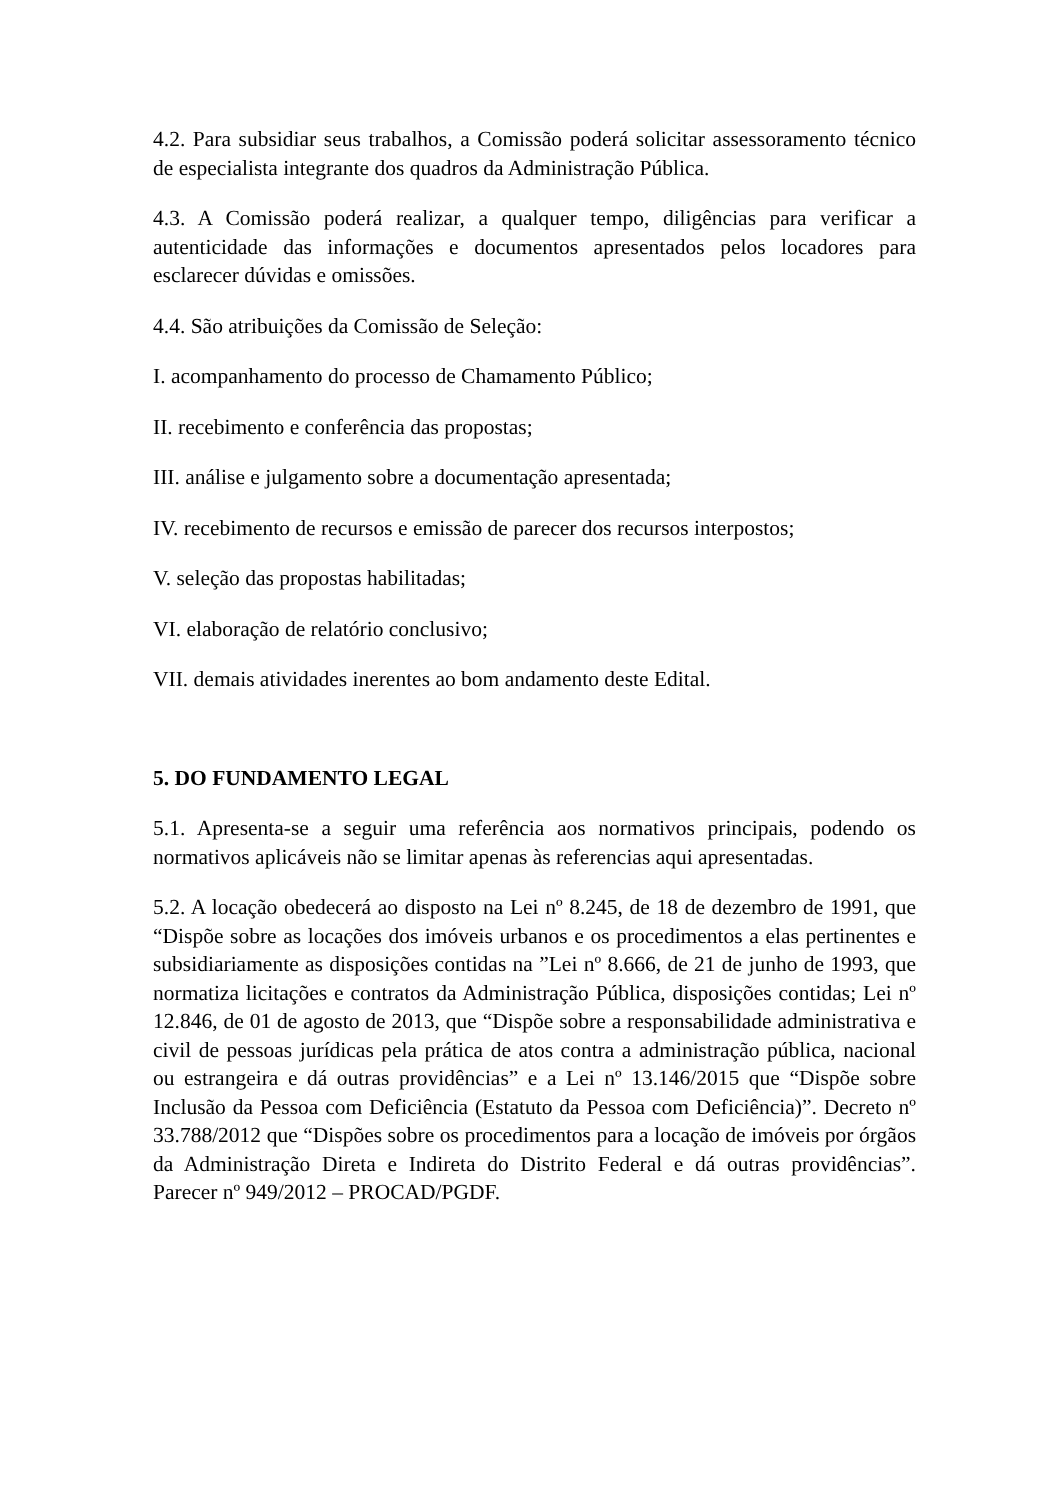4.2. Para subsidiar seus trabalhos, a Comissão poderá solicitar assessoramento técnico de especialista integrante dos quadros da Administração Pública.
4.3. A Comissão poderá realizar, a qualquer tempo, diligências para verificar a autenticidade das informações e documentos apresentados pelos locadores para esclarecer dúvidas e omissões.
4.4. São atribuições da Comissão de Seleção:
I. acompanhamento do processo de Chamamento Público;
II. recebimento e conferência das propostas;
III. análise e julgamento sobre a documentação apresentada;
IV. recebimento de recursos e emissão de parecer dos recursos interpostos;
V. seleção das propostas habilitadas;
VI. elaboração de relatório conclusivo;
VII. demais atividades inerentes ao bom andamento deste Edital.
5. DO FUNDAMENTO LEGAL
5.1. Apresenta-se a seguir uma referência aos normativos principais, podendo os normativos aplicáveis não se limitar apenas às referencias aqui apresentadas.
5.2. A locação obedecerá ao disposto na Lei nº 8.245, de 18 de dezembro de 1991, que “Dispõe sobre as locações dos imóveis urbanos e os procedimentos a elas pertinentes e subsidiariamente as disposições contidas na ”Lei nº 8.666, de 21 de junho de 1993, que normatiza licitações e contratos da Administração Pública, disposições contidas; Lei nº 12.846, de 01 de agosto de 2013, que “Dispõe sobre a responsabilidade administrativa e civil de pessoas jurídicas pela prática de atos contra a administração pública, nacional ou estrangeira e dá outras providências” e a Lei nº 13.146/2015 que “Dispõe sobre Inclusão da Pessoa com Deficiência (Estatuto da Pessoa com Deficiência)”. Decreto nº 33.788/2012 que “Dispões sobre os procedimentos para a locação de imóveis por órgãos da Administração Direta e Indireta do Distrito Federal e dá outras providências”. Parecer nº 949/2012 – PROCAD/PGDF.